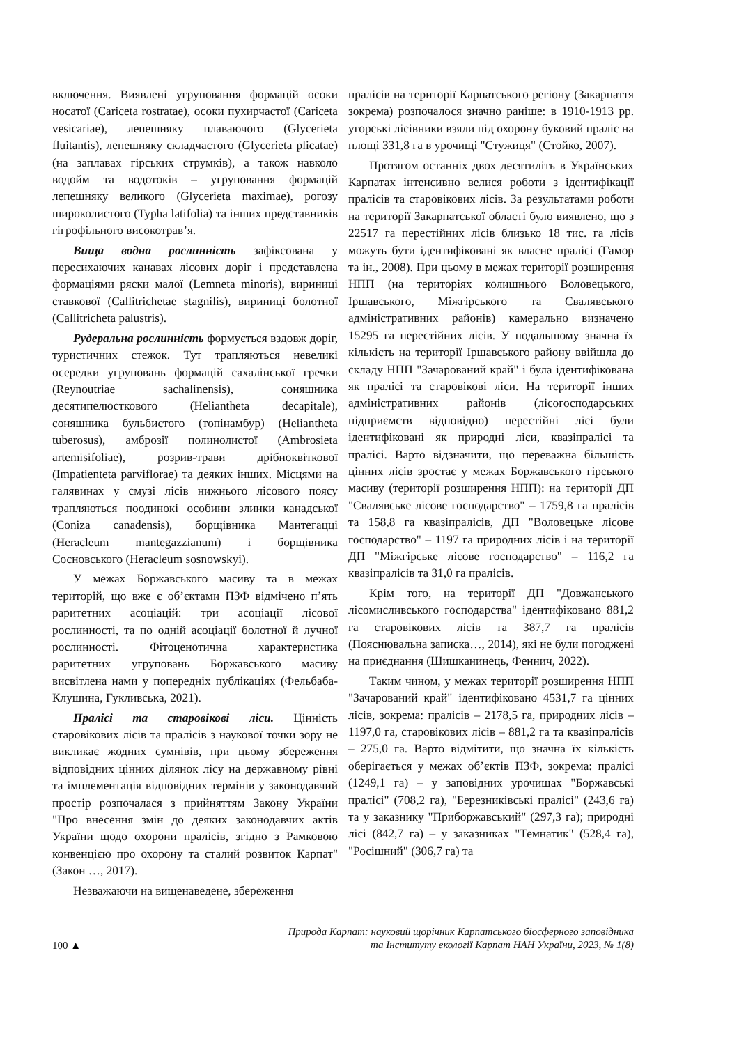включення. Виявлені угруповання формацій осоки носатої (Cariceta rostratae), осоки пухирчастої (Cariceta vesicariae), лепешняку плаваючого (Glycerieta fluitantis), лепешняку складчастого (Glycerieta plicatae) (на заплавах гірських струмків), а також навколо водойм та водотоків – угруповання формацій лепешняку великого (Glycerieta maximae), рогозу широколистого (Typha latifolia) та інших представників гігрофільного високотрав’я.
Вища водна рослинність зафіксована у пересихаючих канавах лісових доріг і представлена формаціями ряски малої (Lemneta minoris), вириниці ставкової (Callitrichetae stagnilis), вириниці болотної (Callitricheta palustris).
Рудеральна рослинність формується вздовж доріг, туристичних стежок. Тут трапляються невеликі осередки угруповань формацій сахалінської гречки (Reynoutriae sachalinensis), соняшника десятипелюсткового (Heliantheta decapitale), соняшника бульбистого (топінамбур) (Heliantheta tuberosus), амброзії полинолистої (Ambrosieta artemisifoliae), розрив-трави дрібноквіткової (Impatienteta parviflorae) та деяких інших. Місцями на галявинах у смузі лісів нижнього лісового поясу трапляються поодинокі особини злинки канадської (Coniza canadensis), борщівника Мантегацці (Heracleum mantegazzianum) і борщівника Сосновського (Heracleum sosnowskyi).
У межах Боржавського масиву та в межах територій, що вже є об’єктами ПЗФ відмічено п’ять раритетних асоціацій: три асоціації лісової рослинності, та по одній асоціації болотної й лучної рослинності. Фітоценотична характеристика раритетних угруповань Боржавського масиву висвітлена нами у попередніх публікаціях (Фельбаба-Клушина, Гукливська, 2021).
Пралісі та старовікові ліси. Цінність старовікових лісів та пралісів з наукової точки зору не викликає жодних сумнівів, при цьому збереження відповідних цінних ділянок лісу на державному рівні та імплементація відповідних термінів у законодавчий простір розпочалася з прийняттям Закону України "Про внесення змін до деяких законодавчих актів України щодо охорони пралісів, згідно з Рамковою конвенцією про охорону та сталий розвиток Карпат" (Закон …, 2017).
Незважаючи на вищенаведене, збереження
пралісів на території Карпатського регіону (Закарпаття зокрема) розпочалося значно раніше: в 1910-1913 рр. угорські лісівники взяли під охорону буковий праліс на площі 331,8 га в урочищі "Стужиця" (Стойко, 2007).
Протягом останніх двох десятиліть в Українських Карпатах інтенсивно велися роботи з ідентифікації пралісів та старовікових лісів. За результатами роботи на території Закарпатської області було виявлено, що з 22517 га перестійних лісів близько 18 тис. га лісів можуть бути ідентифіковані як власне пралісі (Гамор та ін., 2008). При цьому в межах території розширення НПП (на територіях колишнього Воловецького, Іршавського, Міжгірського та Свалявського адміністративних районів) камерально визначено 15295 га перестійних лісів. У подальшому значна їх кількість на території Іршавського району ввійшла до складу НПП "Зачарований край" і була ідентифікована як пралісі та старовікові ліси. На території інших адміністративних районів (лісогосподарських підприємств відповідно) перестійні лісі були ідентифіковані як природні ліси, квазіпралісі та пралісі. Варто відзначити, що переважна більшість цінних лісів зростає у межах Боржавського гірського масиву (території розширення НПП): на території ДП "Свалявське лісове господарство" – 1759,8 га пралісів та 158,8 га квазіпралісів, ДП "Воловецьке лісове господарство" – 1197 га природних лісів і на території ДП "Міжгірське лісове господарство" – 116,2 га квазіпралісів та 31,0 га пралісів.
Крім того, на території ДП "Довжанського лісомисливського господарства" ідентифіковано 881,2 га старовікових лісів та 387,7 га пралісів (Пояснювальна записка…, 2014), які не були погоджені на приєднання (Шишканинець, Феннич, 2022).
Таким чином, у межах території розширення НПП "Зачарований край" ідентифіковано 4531,7 га цінних лісів, зокрема: пралісів – 2178,5 га, природних лісів – 1197,0 га, старовікових лісів – 881,2 га та квазіпралісів – 275,0 га. Варто відмітити, що значна їх кількість оберігається у межах об’єктів ПЗФ, зокрема: пралісі (1249,1 га) – у заповідних урочищах "Боржавські пралісі" (708,2 га), "Березниківські пралісі" (243,6 га) та у заказнику "Приборжавський" (297,3 га); природні лісі (842,7 га) – у заказниках "Темнатик" (528,4 га), "Росішний" (306,7 га) та
100 ▲
Природа Карпат: науковий щорічник Карпатського біосферного заповідника
та Інституту екології Карпат НАН України, 2023, № 1(8)